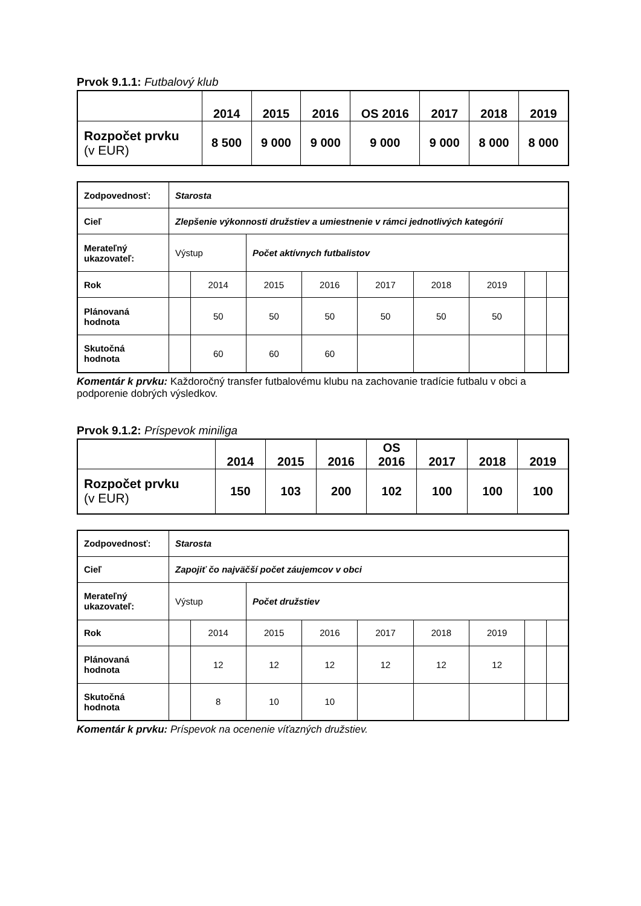Prvok 9.1.1: Futbalový klub
| | 2014 | 2015 | 2016 | OS 2016 | 2017 | 2018 | 2019 |
| Rozpočet prvku (v EUR) | 8 500 | 9 000 | 9 000 | 9 000 | 9 000 | 8 000 | 8 000 |
| Zodpovednosť: | Starosta | | | | | | | | |
| Cieľ | Zlepšenie výkonnosti družstiev a umiestnenie v rámci jednotlivých kategórií | | | | | | | | |
| Merateľný ukazovateľ: | Výstup | | Počet aktívnych futbalistov | | | | | | |
| Rok | | 2014 | 2015 | 2016 | 2017 | 2018 | 2019 | | |
| Plánovaná hodnota | | 50 | 50 | 50 | 50 | 50 | 50 | | |
| Skutočná hodnota | | 60 | 60 | 60 | | | | | |
Komentár k prvku: Každoročný transfer futbalovému klubu na zachovanie tradície futbalu v obci a podporenie dobrých výsledkov.
Prvok 9.1.2: Príspevok miniliga
| | 2014 | 2015 | 2016 | OS 2016 | 2017 | 2018 | 2019 |
| Rozpočet prvku (v EUR) | 150 | 103 | 200 | 102 | 100 | 100 | 100 |
| Zodpovednosť: | Starosta | | | | | | | | |
| Cieľ | Zapojiť čo najväčší počet záujemcov v obci | | | | | | | | |
| Merateľný ukazovateľ: | Výstup | | Počet družstiev | | | | | | |
| Rok | | 2014 | 2015 | 2016 | 2017 | 2018 | 2019 | | |
| Plánovaná hodnota | | 12 | 12 | 12 | 12 | 12 | 12 | | |
| Skutočná hodnota | | 8 | 10 | 10 | | | | | |
Komentár k prvku: Príspevok na ocenenie víťazných družstiev.